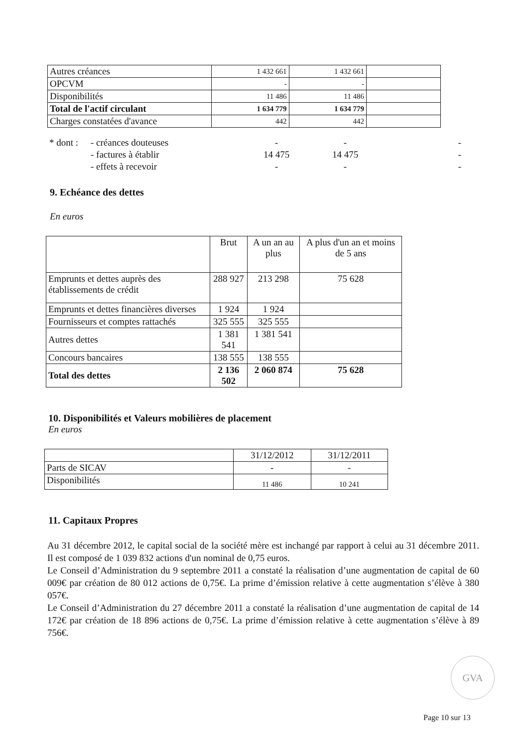| Autres créances | 1 432 661 | 1 432 661 | |
| OPCVM | - | - | |
| Disponibilités | 11 486 | 11 486 | |
| Total de l'actif circulant | 1 634 779 | 1 634 779 | |
| Charges constatées d'avance | 442 | 442 | |
| * dont : | - créances douteuses | - | - | - |
| | - factures à établir | 14 475 | 14 475 | - |
| | - effets à recevoir | - | - | - |
9. Echéance des dettes
En euros
| | Brut | A un an au plus | A plus d'un an et moins de 5 ans |
| Emprunts et dettes auprès des établissements de crédit | 288 927 | 213 298 | 75 628 |
| Emprunts et dettes financières diverses | 1 924 | 1 924 | |
| Fournisseurs et comptes rattachés | 325 555 | 325 555 | |
| Autres dettes | 1 381 541 | 1 381 541 | |
| Concours bancaires | 138 555 | 138 555 | |
| Total des dettes | 2 136 502 | 2 060 874 | 75 628 |
10. Disponibilités et Valeurs mobilières de placement
En euros
| | 31/12/2012 | 31/12/2011 |
| Parts de SICAV | - | - |
| Disponibilités | 11 486 | 10 241 |
11. Capitaux Propres
Au 31 décembre 2012, le capital social de la société mère est inchangé par rapport à celui au 31 décembre 2011. Il est composé de 1 039 832 actions d'un nominal de 0,75 euros.
Le Conseil d’Administration du 9 septembre 2011 a constaté la réalisation d’une augmentation de capital de 60 009€ par création de 80 012 actions de 0,75€. La prime d’émission relative à cette augmentation s’élève à 380 057€.
Le Conseil d’Administration du 27 décembre 2011 a constaté la réalisation d’une augmentation de capital de 14 172€ par création de 18 896 actions de 0,75€. La prime d’émission relative à cette augmentation s’élève à 89 756€.
GVA
Page 10 sur 13